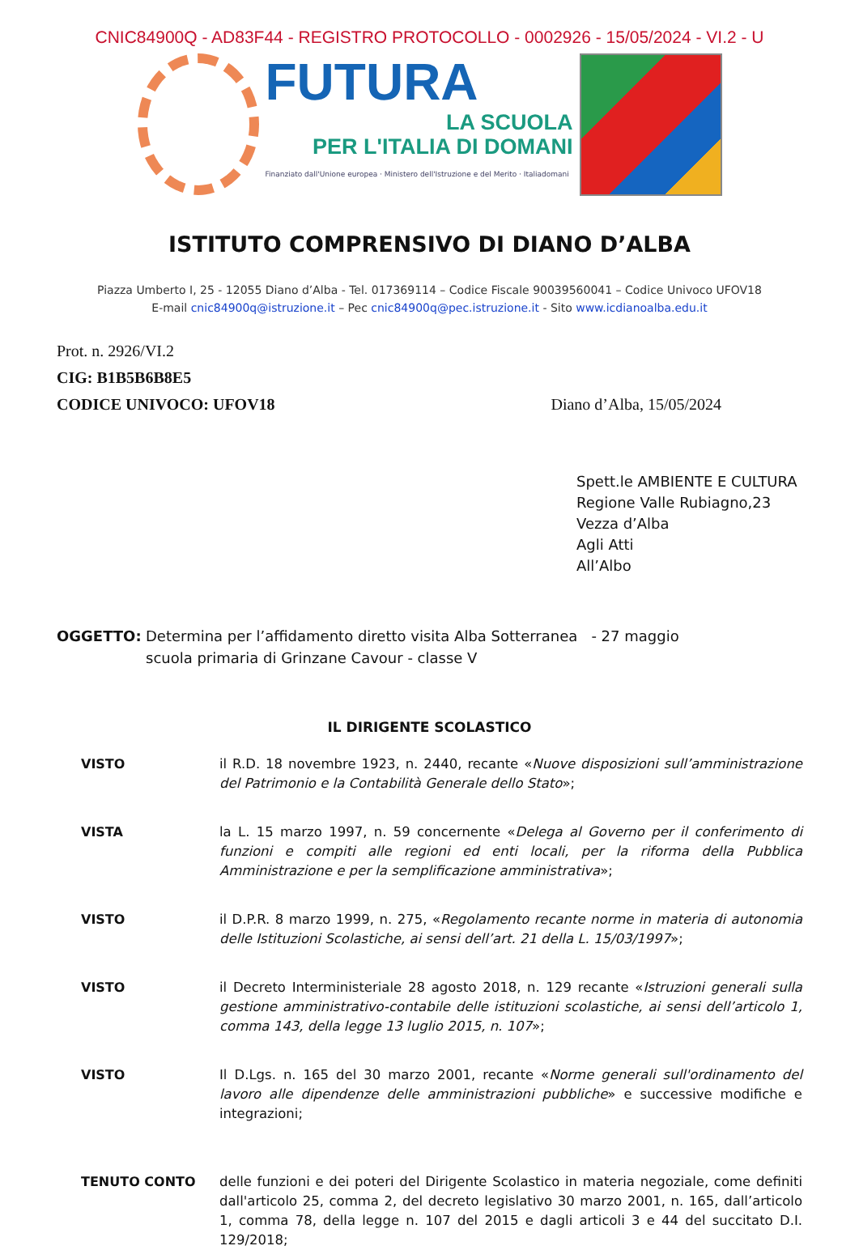CNIC84900Q - AD83F44 - REGISTRO PROTOCOLLO - 0002926 - 15/05/2024 - VI.2 - U
FUTURA
LA SCUOLA
PER L'ITALIA DI DOMANI
Finanziato dall'Unione europea · Ministero dell'Istruzione e del Merito · Italiadomani
ISTITUTO COMPRENSIVO DI DIANO D’ALBA
Piazza Umberto I, 25 - 12055 Diano d’Alba - Tel. 017369114 – Codice Fiscale 90039560041 – Codice Univoco UFOV18
E-mail cnic84900q@istruzione.it – Pec cnic84900q@pec.istruzione.it - Sito www.icdianoalba.edu.it
Prot. n. 2926/VI.2
CIG: B1B5B6B8E5
CODICE UNIVOCO: UFOV18
Diano d’Alba, 15/05/2024
Spett.le AMBIENTE E CULTURA
Regione Valle Rubiagno,23
Vezza d’Alba
Agli Atti
All’Albo
OGGETTO: Determina per l’affidamento diretto visita Alba Sotterranea - 27 maggio
scuola primaria di Grinzane Cavour - classe V
IL DIRIGENTE SCOLASTICO
VISTO il R.D. 18 novembre 1923, n. 2440, recante «Nuove disposizioni sull’amministrazione del Patrimonio e la Contabilità Generale dello Stato»;
VISTA la L. 15 marzo 1997, n. 59 concernente «Delega al Governo per il conferimento di funzioni e compiti alle regioni ed enti locali, per la riforma della Pubblica Amministrazione e per la semplificazione amministrativa»;
VISTO il D.P.R. 8 marzo 1999, n. 275, «Regolamento recante norme in materia di autonomia delle Istituzioni Scolastiche, ai sensi dell’art. 21 della L. 15/03/1997»;
VISTO il Decreto Interministeriale 28 agosto 2018, n. 129 recante «Istruzioni generali sulla gestione amministrativo-contabile delle istituzioni scolastiche, ai sensi dell’articolo 1, comma 143, della legge 13 luglio 2015, n. 107»;
VISTO Il D.Lgs. n. 165 del 30 marzo 2001, recante «Norme generali sull'ordinamento del lavoro alle dipendenze delle amministrazioni pubbliche» e successive modifiche e integrazioni;
TENUTO CONTO delle funzioni e dei poteri del Dirigente Scolastico in materia negoziale, come definiti dall'articolo 25, comma 2, del decreto legislativo 30 marzo 2001, n. 165, dall’articolo 1, comma 78, della legge n. 107 del 2015 e dagli articoli 3 e 44 del succitato D.I. 129/2018;